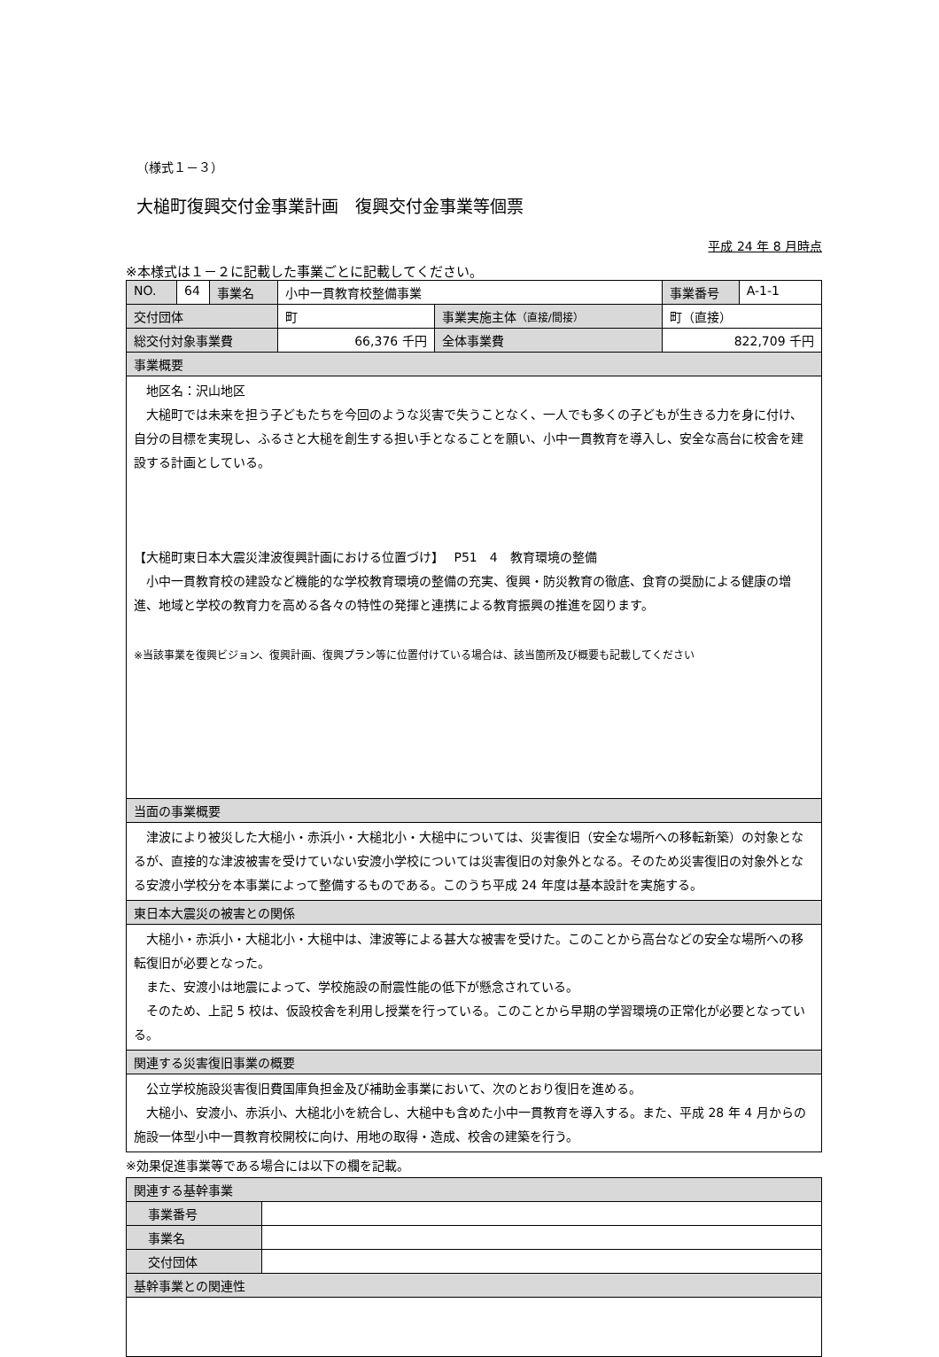（様式１－３）
大槌町復興交付金事業計画　復興交付金事業等個票
平成 24 年 8 月時点
※本様式は１－２に記載した事業ごとに記載してください。
| NO. | 64 | 事業名 | 小中一貫教育校整備事業 | | 事業番号 | A-1-1 |
| 交付団体 | | | 町 | 事業実施主体 （直接/間接） | 町（直接） | |
| 総交付対象事業費 | | | 66,376 千円 | 全体事業費 | 822,709 千円 | |
| 事業概要 | | | | | | |
| 地区名：沢山地区 大槌町では未来を担う子どもたちを今回のような災害で失うことなく、一人でも多くの子どもが生きる力を身に付け、自分の目標を実現し、ふるさと大槌を創生する担い手となることを願い、小中一貫教育を導入し、安全な高台に校舎を建設する計画としている。 【大槌町東日本大震災津波復興計画における位置づけ】 P51 4 教育環境の整備 小中一貫教育校の建設など機能的な学校教育環境の整備の充実、復興・防災教育の徹底、食育の奨励による健康の増進、地域と学校の教育力を高める各々の特性の発揮と連携による教育振興の推進を図ります。 ※当該事業を復興ビジョン、復興計画、復興プラン等に位置付けている場合は、該当箇所及び概要も記載してください | | | | | | |
| 当面の事業概要 | | | | | | |
| 津波により被災した大槌小・赤浜小・大槌北小・大槌中については、災害復旧（安全な場所への移転新築）の対象となるが、直接的な津波被害を受けていない安渡小学校については災害復旧の対象外となる。そのため災害復旧の対象外となる安渡小学校分を本事業によって整備するものである。このうち平成 24 年度は基本設計を実施する。 | | | | | | |
| 東日本大震災の被害との関係 | | | | | | |
| 大槌小・赤浜小・大槌北小・大槌中は、津波等による甚大な被害を受けた。このことから高台などの安全な場所への移転復旧が必要となった。 また、安渡小は地震によって、学校施設の耐震性能の低下が懸念されている。 そのため、上記 5 校は、仮設校舎を利用し授業を行っている。このことから早期の学習環境の正常化が必要となっている。 | | | | | | |
| 関連する災害復旧事業の概要 | | | | | | |
| 公立学校施設災害復旧費国庫負担金及び補助金事業において、次のとおり復旧を進める。 大槌小、安渡小、赤浜小、大槌北小を統合し、大槌中も含めた小中一貫教育を導入する。また、平成 28 年 4 月からの施設一体型小中一貫教育校開校に向け、用地の取得・造成、校舎の建築を行う。 | | | | | | |
※効果促進事業等である場合には以下の欄を記載。
| 関連する基幹事業 | |
| 事業番号 | |
| 事業名 | |
| 交付団体 | |
| 基幹事業との関連性 | |